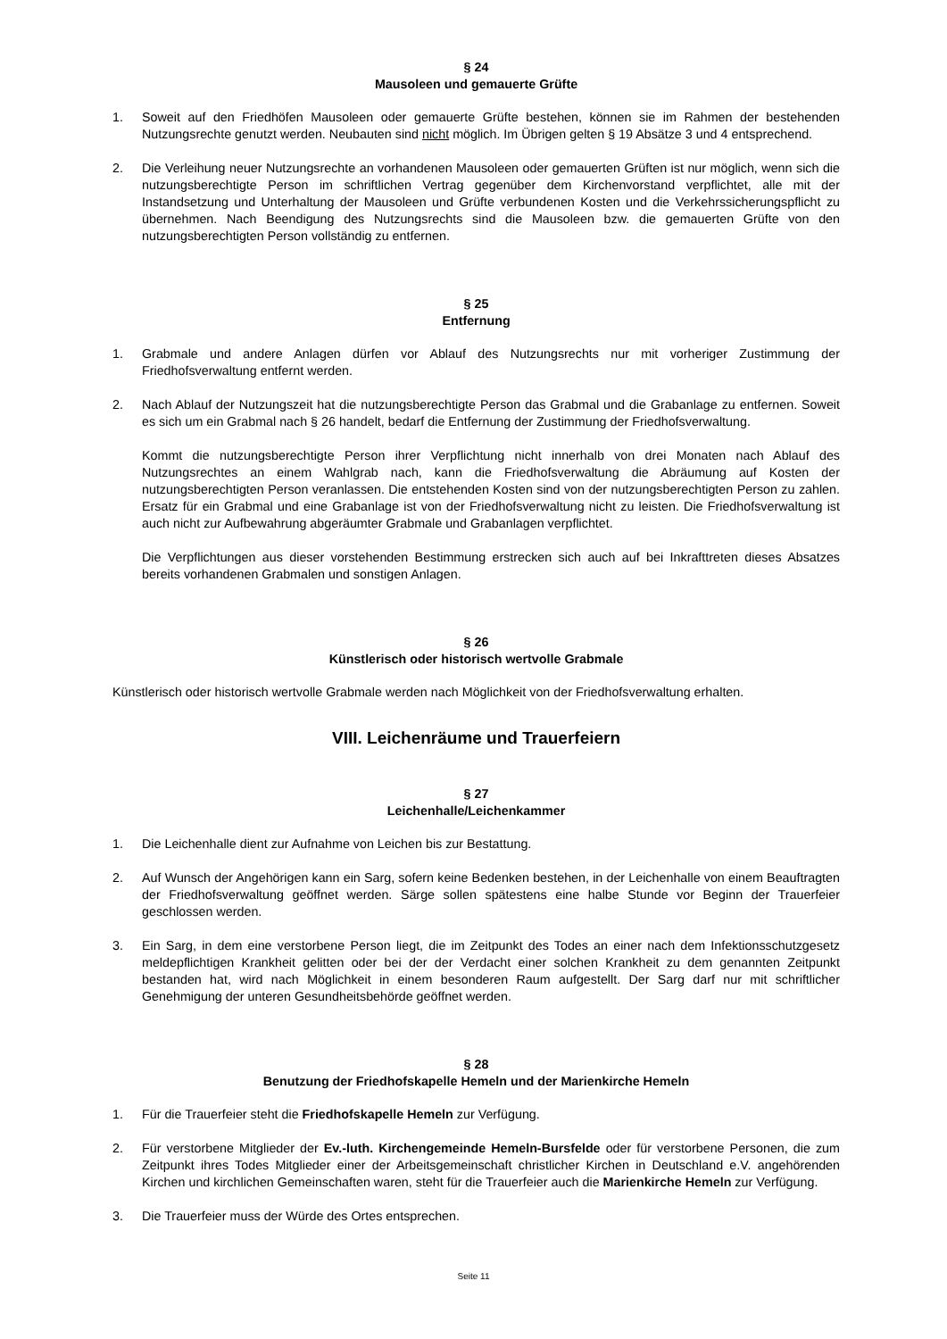§ 24
Mausoleen und gemauerte Grüfte
1. Soweit auf den Friedhöfen Mausoleen oder gemauerte Grüfte bestehen, können sie im Rahmen der bestehenden Nutzungsrechte genutzt werden. Neubauten sind nicht möglich. Im Übrigen gelten § 19 Absätze 3 und 4 entsprechend.
2. Die Verleihung neuer Nutzungsrechte an vorhandenen Mausoleen oder gemauerten Grüften ist nur möglich, wenn sich die nutzungsberechtigte Person im schriftlichen Vertrag gegenüber dem Kirchenvorstand verpflichtet, alle mit der Instandsetzung und Unterhaltung der Mausoleen und Grüfte verbundenen Kosten und die Verkehrssicherungspflicht zu übernehmen. Nach Beendigung des Nutzungsrechts sind die Mausoleen bzw. die gemauerten Grüfte von den nutzungsberechtigten Person vollständig zu entfernen.
§ 25
Entfernung
1. Grabmale und andere Anlagen dürfen vor Ablauf des Nutzungsrechts nur mit vorheriger Zustimmung der Friedhofsverwaltung entfernt werden.
2. Nach Ablauf der Nutzungszeit hat die nutzungsberechtigte Person das Grabmal und die Grabanlage zu entfernen. Soweit es sich um ein Grabmal nach § 26 handelt, bedarf die Entfernung der Zustimmung der Friedhofsverwaltung.
Kommt die nutzungsberechtigte Person ihrer Verpflichtung nicht innerhalb von drei Monaten nach Ablauf des Nutzungsrechtes an einem Wahlgrab nach, kann die Friedhofsverwaltung die Abräumung auf Kosten der nutzungsberechtigten Person veranlassen. Die entstehenden Kosten sind von der nutzungsberechtigten Person zu zahlen. Ersatz für ein Grabmal und eine Grabanlage ist von der Friedhofsverwaltung nicht zu leisten. Die Friedhofsverwaltung ist auch nicht zur Aufbewahrung abgeräumter Grabmale und Grabanlagen verpflichtet.
Die Verpflichtungen aus dieser vorstehenden Bestimmung erstrecken sich auch auf bei Inkrafttreten dieses Absatzes bereits vorhandenen Grabmalen und sonstigen Anlagen.
§ 26
Künstlerisch oder historisch wertvolle Grabmale
Künstlerisch oder historisch wertvolle Grabmale werden nach Möglichkeit von der Friedhofsverwaltung erhalten.
VIII. Leichenräume und Trauerfeiern
§ 27
Leichenhalle/Leichenkammer
1. Die Leichenhalle dient zur Aufnahme von Leichen bis zur Bestattung.
2. Auf Wunsch der Angehörigen kann ein Sarg, sofern keine Bedenken bestehen, in der Leichenhalle von einem Beauftragten der Friedhofsverwaltung geöffnet werden. Särge sollen spätestens eine halbe Stunde vor Beginn der Trauerfeier geschlossen werden.
3. Ein Sarg, in dem eine verstorbene Person liegt, die im Zeitpunkt des Todes an einer nach dem Infektionsschutzgesetz meldepflichtigen Krankheit gelitten oder bei der der Verdacht einer solchen Krankheit zu dem genannten Zeitpunkt bestanden hat, wird nach Möglichkeit in einem besonderen Raum aufgestellt. Der Sarg darf nur mit schriftlicher Genehmigung der unteren Gesundheitsbehörde geöffnet werden.
§ 28
Benutzung der Friedhofskapelle Hemeln und der Marienkirche Hemeln
1. Für die Trauerfeier steht die Friedhofskapelle Hemeln zur Verfügung.
2. Für verstorbene Mitglieder der Ev.-luth. Kirchengemeinde Hemeln-Bursfelde oder für verstorbene Personen, die zum Zeitpunkt ihres Todes Mitglieder einer der Arbeitsgemeinschaft christlicher Kirchen in Deutschland e.V. angehörenden Kirchen und kirchlichen Gemeinschaften waren, steht für die Trauerfeier auch die Marienkirche Hemeln zur Verfügung.
3. Die Trauerfeier muss der Würde des Ortes entsprechen.
Seite 11